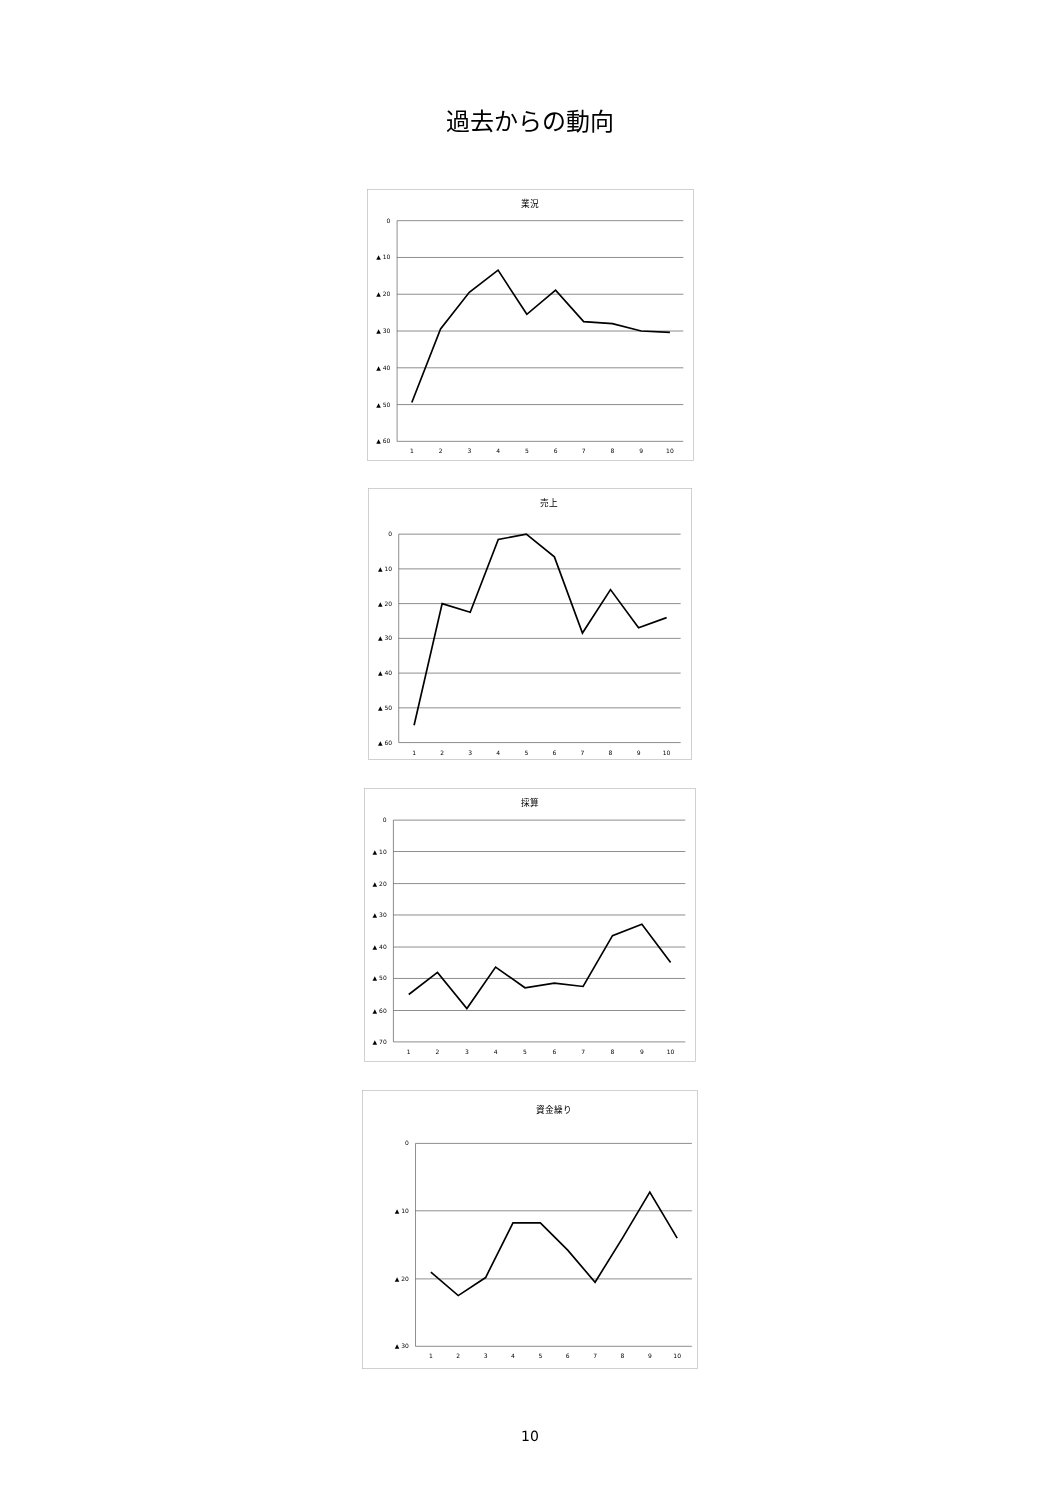過去からの動向
業況
0
▲ 10
▲ 20
▲ 30
▲ 40
▲ 50
▲ 60
1
2
3
4
5
6
7
8
9
10
売上
0
▲ 10
▲ 20
▲ 30
▲ 40
▲ 50
▲ 60
1
2
3
4
5
6
7
8
9
10
採算
0
▲ 10
▲ 20
▲ 30
▲ 40
▲ 50
▲ 60
▲ 70
1
2
3
4
5
6
7
8
9
10
資金繰り
0
▲ 10
▲ 20
▲ 30
1
2
3
4
5
6
7
8
9
10
10